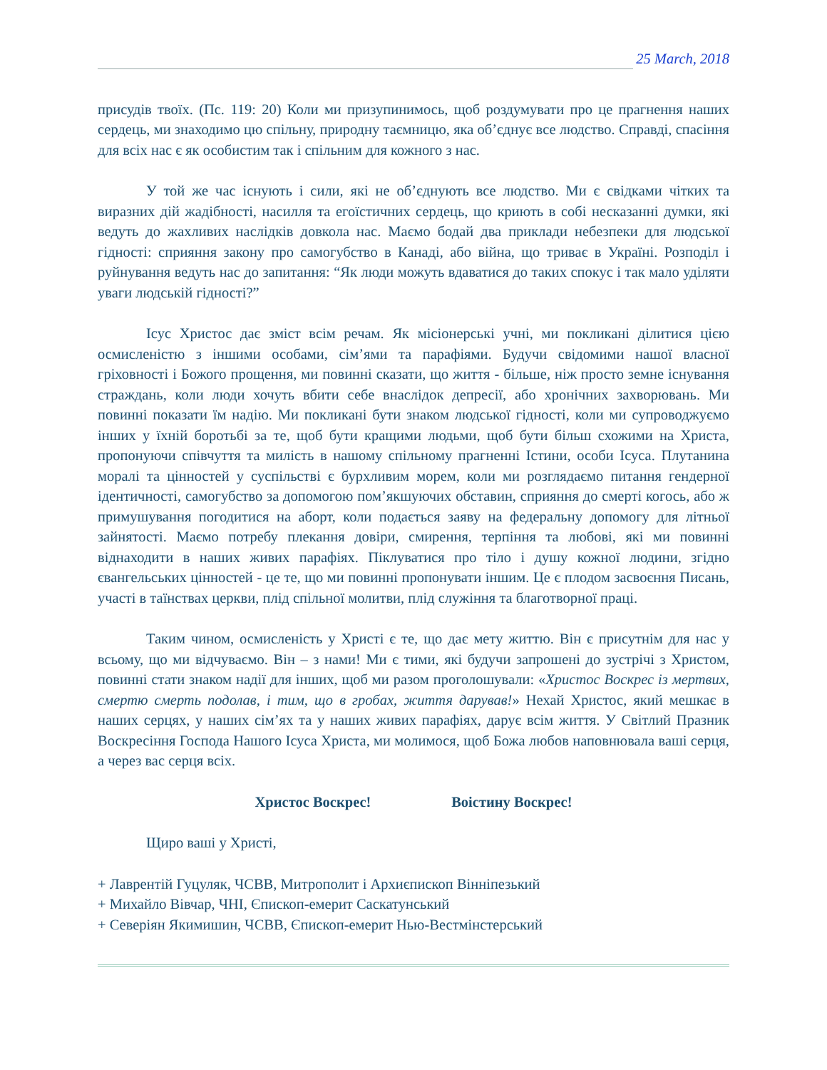25 March, 2018
присудів твоїх. (Пс. 119: 20) Коли ми призупинимось, щоб роздумувати про це прагнення наших сердець, ми знаходимо цю спільну, природну таємницю, яка об’єднує все людство. Справді, спасіння для всіх нас є як особистим так і спільним для кожного з нас.
У той же час існують і сили, які не об’єднують все людство. Ми є свідками чітких та виразних дій жадібності, насилля та егоїстичних сердець, що криють в собі несказанні думки, які ведуть до жахливих наслідків довкола нас. Маємо бодай два приклади небезпеки для людської гідності: сприяння закону про самогубство в Канаді, або війна, що триває в Україні. Розподіл і руйнування ведуть нас до запитання: “Як люди можуть вдаватися до таких спокус і так мало уділяти уваги людській гідності?”
Ісус Христос дає зміст всім речам. Як місіонерські учні, ми покликані ділитися цією осмисленістю з іншими особами, сім’ями та парафіями. Будучи свідомими нашої власної гріховності і Божого прощення, ми повинні сказати, що життя - більше, ніж просто земне існування страждань, коли люди хочуть вбити себе внаслідок депресії, або хронічних захворювань. Ми повинні показати їм надію. Ми покликані бути знаком людської гідності, коли ми супроводжуємо інших у їхній боротьбі за те, щоб бути кращими людьми, щоб бути більш схожими на Христа, пропонуючи співчуття та милість в нашому спільному прагненні Істини, особи Ісуса. Плутанина моралі та цінностей у суспільстві є бурхливим морем, коли ми розглядаємо питання гендерної ідентичності, самогубство за допомогою пом’якшуючих обставин, сприяння до смерті когось, або ж примушування погодитися на аборт, коли подається заяву на федеральну допомогу для літньої зайнятості. Маємо потребу плекання довіри, смирення, терпіння та любові, які ми повинні віднаходити в наших живих парафіях. Піклуватися про тіло і душу кожної людини, згідно євангельських цінностей - це те, що ми повинні пропонувати іншим. Це є плодом засвоєння Писань, участі в таїнствах церкви, плід спільної молитви, плід служіння та благотворної праці.
Таким чином, осмисленість у Христі є те, що дає мету життю. Він є присутнім для нас у всьому, що ми відчуваємо. Він – з нами! Ми є тими, які будучи запрошені до зустрічі з Христом, повинні стати знаком надії для інших, щоб ми разом проголошували: «Христос Воскрес із мертвих, смертю смерть подолав, і тим, що в гробах, життя дарував!» Нехай Христос, який мешкає в наших серцях, у наших сім’ях та у наших живих парафіях, дарує всім життя. У Світлий Празник Воскресіння Господа Нашого Ісуса Христа, ми молимося, щоб Божа любов наповнювала ваші серця, а через вас серця всіх.
Христос Воскрес! Воістину Воскрес!
Щиро ваші у Христі,
+ Лаврентій Гуцуляк, ЧСВВ, Митрополит і Архиєпископ Вінніпезький
+ Михайло Вівчар, ЧНІ, Єпископ-емерит Саскатунський
+ Северіян Якимишин, ЧСВВ, Єпископ-емерит Нью-Вестмінстерський